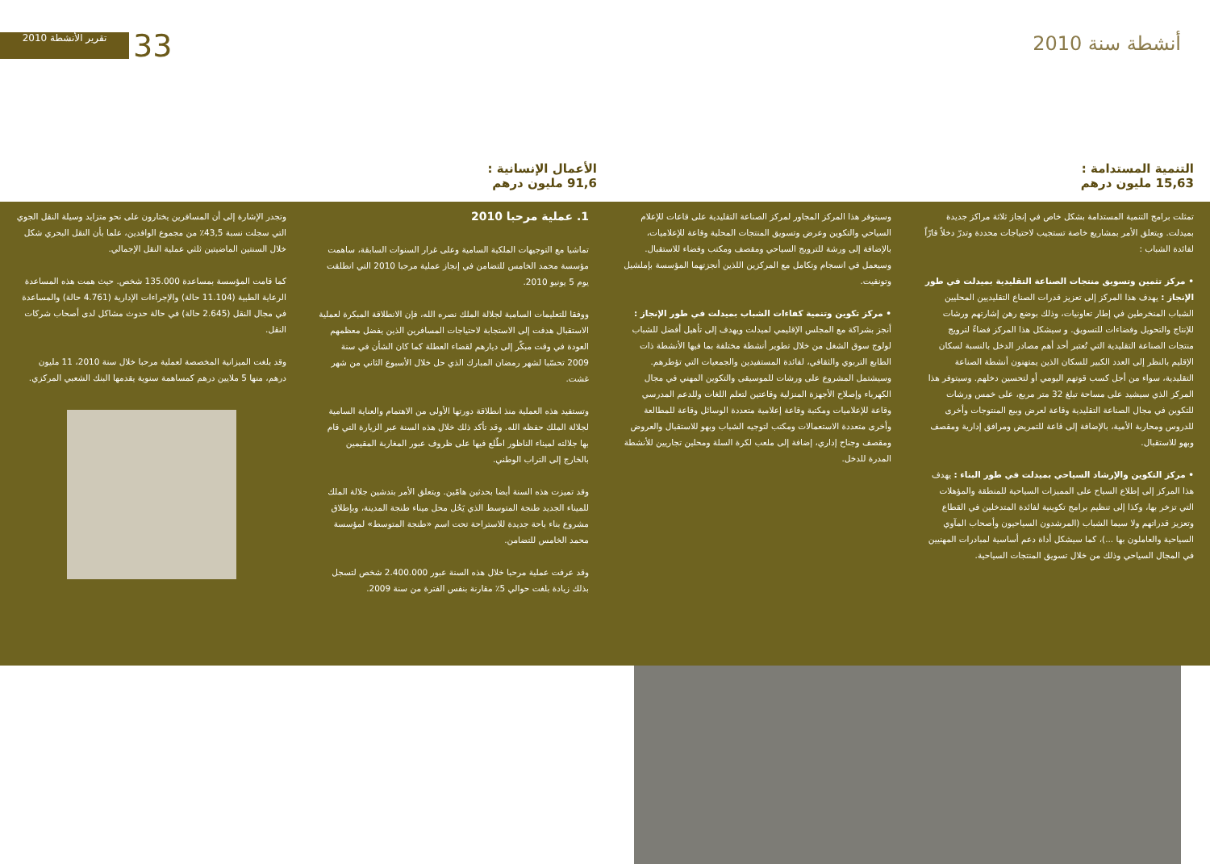أنشطة سنة 2010 تقرير الأنشطة 2010 33
التنمية المستدامة :
15,63 مليون درهم
الأعمال الإنسانية :
91,6 مليون درهم
تمثلت برامج التنمية المستدامة بشكل خاص في إنجاز ثلاثة مراكز جديدة بميدلت. ويتعلق الأمر بمشاريع خاصة تستجيب لاحتياجات محددة وتدرّ دخلاً قارّاً لفائدة الشباب :
• مركز تثمين وتسويق منتجات الصناعة التقليدية بميدلت في طور الإنجاز : يهدف هذا المركز إلى تعزيز قدرات الصناع التقليديين المحليين الشباب المنخرطين في إطار تعاونيات، وذلك بوضع رهن إشارتهم ورشات للإنتاج والتحويل وفضاءات للتسويق. و سيشكل هذا المركز فضاءً لترويج منتجات الصناعة التقليدية التي تُعتبر أحد أهم مصادر الدخل بالنسبة لسكان الإقليم بالنظر إلى العدد الكبير للسكان الذين يمتهنون أنشطة الصناعة التقليدية، سواء من أجل كسب قوتهم اليومي أو لتحسين دخلهم. وسيتوفر هذا المركز الذي سيشيد على مساحة تبلغ 32 متر مربع، على خمس ورشات للتكوين في مجال الصناعة التقليدية وقاعة لعرض وبيع المنتوجات وأخرى للدروس ومحاربة الأمية، بالإضافة إلى قاعة للتمريض ومرافق إدارية ومقصف وبهو للاستقبال.
• مركز التكوين والإرشاد السياحي بميدلت في طور البناء : يهدف هذا المركز إلى إطلاع السياح على المميزات السياحية للمنطقة والمؤهلات التي تزخر بها، وكذا إلى تنظيم برامج تكوينية لفائدة المتدخلين في القطاع وتعزيز قدراتهم ولا سيما الشباب (المرشدون السياحيون وأصحاب المآوي السياحية والعاملون بها ...)، كما سيشكل أداة دعم أساسية لمبادرات المهنيين في المجال السياحي وذلك من خلال تسويق المنتجات السياحية.
وسيتوفر هذا المركز المجاور لمركز الصناعة التقليدية على قاعات للإعلام السياحي والتكوين وعرض وتسويق المنتجات المحلية وقاعة للإعلاميات، بالإضافة إلى ورشة للترويج السياحي ومقصف ومكتب وفضاء للاستقبال. وسيعمل في انسجام وتكامل مع المركزين اللذين أنجزتهما المؤسسة بإملشيل وتونفيت.
• مركز تكوين وتنمية كفاءات الشباب بميدلت في طور الإنجاز : أنجز بشراكة مع المجلس الإقليمي لميدلت ويهدف إلى تأهيل أفضل للشباب لولوج سوق الشغل من خلال تطوير أنشطة مختلفة بما فيها الأنشطة ذات الطابع التربوي والثقافي، لفائدة المستفيدين والجمعيات التي تؤطرهم. وسيشتمل المشروع على ورشات للموسيقى والتكوين المهني في مجال الكهرباء وإصلاح الأجهزة المنزلية وقاعتين لتعلم اللغات وللدعم المدرسي وقاعة للإعلاميات ومكتبة وقاعة إعلامية متعددة الوسائل وقاعة للمطالعة وأخرى متعددة الاستعمالات ومكتب لتوجيه الشباب وبهو للاستقبال والعروض ومقصف وجناح إداري، إضافة إلى ملعب لكرة السلة ومحلين تجاريين للأنشطة المدرة للدخل.
1. عملية مرحبا 2010
تماشيا مع التوجيهات الملكية السامية وعلى غرار السنوات السابقة، ساهمت مؤسسة محمد الخامس للتضامن في إنجاز عملية مرحبا 2010 التي انطلقت يوم 5 يونيو 2010.
ووفقا للتعليمات السامية لجلالة الملك نصره الله، فإن الانطلاقة المبكرة لعملية الاستقبال هدفت إلى الاستجابة لاحتياجات المسافرين الذين يفضل معظمهم العودة في وقت مبكّر إلى ديارهم لقضاء العطلة كما كان الشأن في سنة 2009 تحسّبا لشهر رمضان المبارك الذي حل خلال الأسبوع الثاني من شهر غشت.
وتستفيد هذه العملية منذ انطلاقة دورتها الأولى من الاهتمام والعناية السامية لجلالة الملك حفظه الله. وقد تأكد ذلك خلال هذه السنة عبر الزيارة التي قام بها جلالته لميناء الناظور اطّلع فيها على ظروف عبور المغاربة المقيمين بالخارج إلى التراب الوطني.
وقد تميزت هذه السنة أيضا بحدثين هامّين. ويتعلق الأمر بتدشين جلالة الملك للميناء الجديد طنجة المتوسط الذي يَحُل محل ميناء طنجة المدينة، وبإطلاق مشروع بناء باحة جديدة للاستراحة تحت اسم «طنجة المتوسط» لمؤسسة محمد الخامس للتضامن.
وقد عرفت عملية مرحبا خلال هذه السنة عبور 2.400.000 شخص لتسجل بذلك زيادة بلغت حوالي 5٪ مقارنة بنفس الفترة من سنة 2009.
وتجدر الإشارة إلى أن المسافرين يختارون على نحو متزايد وسيلة النقل الجوي التي سجلت نسبة 43,5٪ من مجموع الوافدين، علما بأن النقل البحري شكل خلال السنتين الماضيتين ثلثي عملية النقل الإجمالي.
كما قامت المؤسسة بمساعدة 135.000 شخص. حيث همت هذه المساعدة الرعاية الطبية (11.104 حالة) والإجراءات الإدارية (4.761 حالة) والمساعدة في مجال النقل (2.645 حالة) في حالة حدوث مشاكل لدى أصحاب شركات النقل.
وقد بلغت الميزانية المخصصة لعملية مرحبا خلال سنة 2010، 11 مليون درهم، منها 5 ملايين درهم كمساهمة سنوية يقدمها البنك الشعبي المركزي.